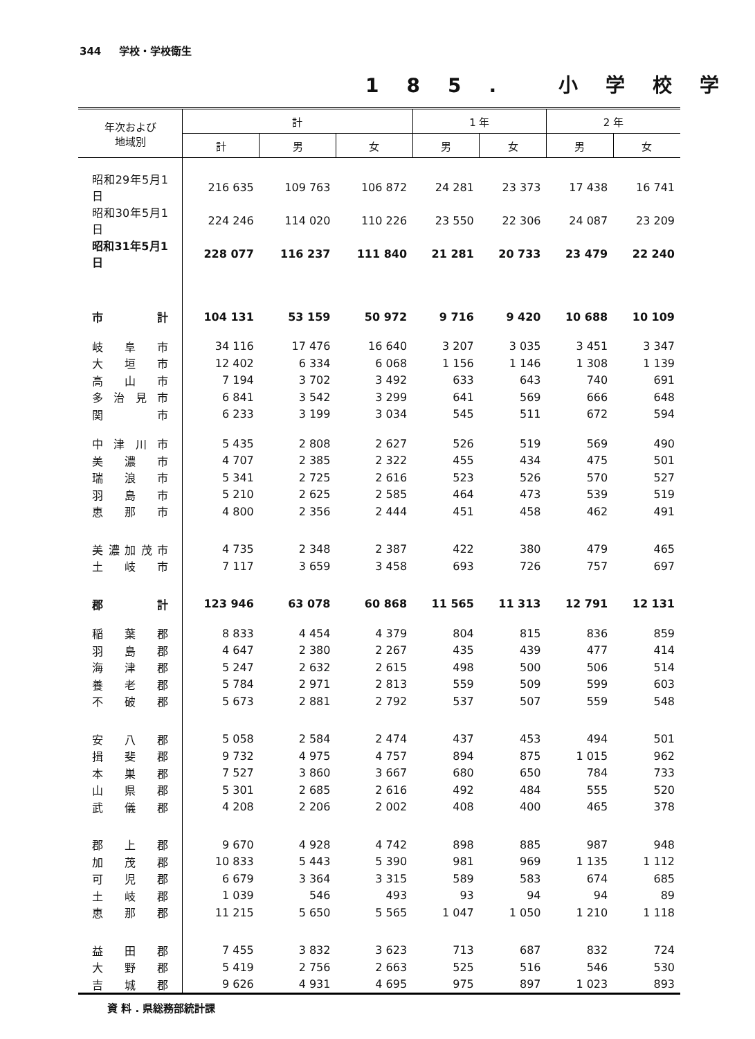344 学校・学校衛生
185. 小学校学
| 年次および 地域別 | 計 | | | 1 年 | | 2 年 | |
| --- | --- | --- | --- | --- | --- | --- | --- |
| | 計 | 男 | 女 | 男 | 女 | 男 | 女 |
| 昭和29年5月1日 | 216 635 | 109 763 | 106 872 | 24 281 | 23 373 | 17 438 | 16 741 |
| 昭和30年5月1日 | 224 246 | 114 020 | 110 226 | 23 550 | 22 306 | 24 087 | 23 209 |
| 昭和31年5月1日 | 228 077 | 116 237 | 111 840 | 21 281 | 20 733 | 23 479 | 22 240 |
| 市 計 | 104 131 | 53 159 | 50 972 | 9 716 | 9 420 | 10 688 | 10 109 |
| 岐 阜 市 | 34 116 | 17 476 | 16 640 | 3 207 | 3 035 | 3 451 | 3 347 |
| 大 垣 市 | 12 402 | 6 334 | 6 068 | 1 156 | 1 146 | 1 308 | 1 139 |
| 高 山 市 | 7 194 | 3 702 | 3 492 | 633 | 643 | 740 | 691 |
| 多 治 見 市 | 6 841 | 3 542 | 3 299 | 641 | 569 | 666 | 648 |
| 関 市 | 6 233 | 3 199 | 3 034 | 545 | 511 | 672 | 594 |
| 中 津 川 市 | 5 435 | 2 808 | 2 627 | 526 | 519 | 569 | 490 |
| 美 濃 市 | 4 707 | 2 385 | 2 322 | 455 | 434 | 475 | 501 |
| 瑞 浪 市 | 5 341 | 2 725 | 2 616 | 523 | 526 | 570 | 527 |
| 羽 島 市 | 5 210 | 2 625 | 2 585 | 464 | 473 | 539 | 519 |
| 恵 那 市 | 4 800 | 2 356 | 2 444 | 451 | 458 | 462 | 491 |
| 美 濃 加 茂 市 | 4 735 | 2 348 | 2 387 | 422 | 380 | 479 | 465 |
| 土 岐 市 | 7 117 | 3 659 | 3 458 | 693 | 726 | 757 | 697 |
| 郡 計 | 123 946 | 63 078 | 60 868 | 11 565 | 11 313 | 12 791 | 12 131 |
| 稲 葉 郡 | 8 833 | 4 454 | 4 379 | 804 | 815 | 836 | 859 |
| 羽 島 郡 | 4 647 | 2 380 | 2 267 | 435 | 439 | 477 | 414 |
| 海 津 郡 | 5 247 | 2 632 | 2 615 | 498 | 500 | 506 | 514 |
| 養 老 郡 | 5 784 | 2 971 | 2 813 | 559 | 509 | 599 | 603 |
| 不 破 郡 | 5 673 | 2 881 | 2 792 | 537 | 507 | 559 | 548 |
| 安 八 郡 | 5 058 | 2 584 | 2 474 | 437 | 453 | 494 | 501 |
| 揖 斐 郡 | 9 732 | 4 975 | 4 757 | 894 | 875 | 1 015 | 962 |
| 本 巣 郡 | 7 527 | 3 860 | 3 667 | 680 | 650 | 784 | 733 |
| 山 県 郡 | 5 301 | 2 685 | 2 616 | 492 | 484 | 555 | 520 |
| 武 儀 郡 | 4 208 | 2 206 | 2 002 | 408 | 400 | 465 | 378 |
| 郡 上 郡 | 9 670 | 4 928 | 4 742 | 898 | 885 | 987 | 948 |
| 加 茂 郡 | 10 833 | 5 443 | 5 390 | 981 | 969 | 1 135 | 1 112 |
| 可 児 郡 | 6 679 | 3 364 | 3 315 | 589 | 583 | 674 | 685 |
| 土 岐 郡 | 1 039 | 546 | 493 | 93 | 94 | 94 | 89 |
| 恵 那 郡 | 11 215 | 5 650 | 5 565 | 1 047 | 1 050 | 1 210 | 1 118 |
| 益 田 郡 | 7 455 | 3 832 | 3 623 | 713 | 687 | 832 | 724 |
| 大 野 郡 | 5 419 | 2 756 | 2 663 | 525 | 516 | 546 | 530 |
| 吉 城 郡 | 9 626 | 4 931 | 4 695 | 975 | 897 | 1 023 | 893 |
資 料 . 県総務部統計課